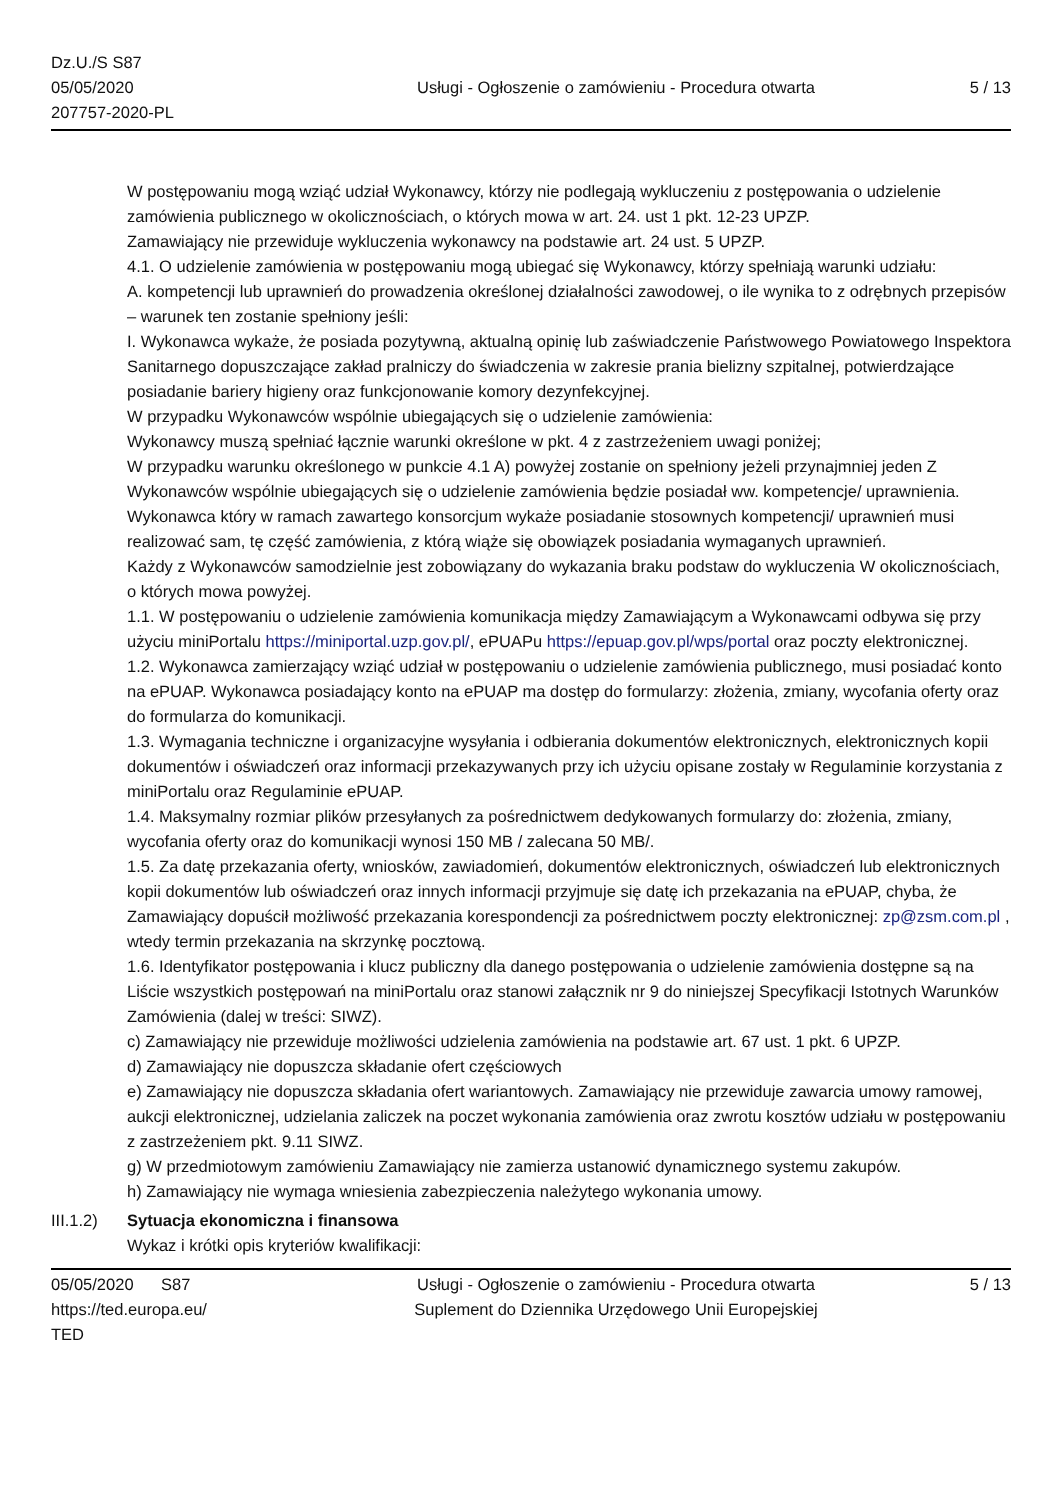Dz.U./S S87
05/05/2020
207757-2020-PL
Usługi - Ogłoszenie o zamówieniu - Procedura otwarta
5 / 13
W postępowaniu mogą wziąć udział Wykonawcy, którzy nie podlegają wykluczeniu z postępowania o udzielenie zamówienia publicznego w okolicznościach, o których mowa w art. 24. ust 1 pkt. 12-23 UPZP.
Zamawiający nie przewiduje wykluczenia wykonawcy na podstawie art. 24 ust. 5 UPZP.
4.1. O udzielenie zamówienia w postępowaniu mogą ubiegać się Wykonawcy, którzy spełniają warunki udziału:
A. kompetencji lub uprawnień do prowadzenia określonej działalności zawodowej, o ile wynika to z odrębnych przepisów – warunek ten zostanie spełniony jeśli:
I. Wykonawca wykaże, że posiada pozytywną, aktualną opinię lub zaświadczenie Państwowego Powiatowego Inspektora Sanitarnego dopuszczające zakład pralniczy do świadczenia w zakresie prania bielizny szpitalnej, potwierdzające posiadanie bariery higieny oraz funkcjonowanie komory dezynfekcyjnej.
W przypadku Wykonawców wspólnie ubiegających się o udzielenie zamówienia:
Wykonawcy muszą spełniać łącznie warunki określone w pkt. 4 z zastrzeżeniem uwagi poniżej;
W przypadku warunku określonego w punkcie 4.1 A) powyżej zostanie on spełniony jeżeli przynajmniej jeden Z Wykonawców wspólnie ubiegających się o udzielenie zamówienia będzie posiadał ww. kompetencje/ uprawnienia. Wykonawca który w ramach zawartego konsorcjum wykaże posiadanie stosownych kompetencji/ uprawnień musi realizować sam, tę część zamówienia, z którą wiąże się obowiązek posiadania wymaganych uprawnień.
Każdy z Wykonawców samodzielnie jest zobowiązany do wykazania braku podstaw do wykluczenia W okolicznościach, o których mowa powyżej.
1.1. W postępowaniu o udzielenie zamówienia komunikacja między Zamawiającym a Wykonawcami odbywa się przy użyciu miniPortalu https://miniportal.uzp.gov.pl/, ePUAPu https://epuap.gov.pl/wps/portal oraz poczty elektronicznej.
1.2. Wykonawca zamierzający wziąć udział w postępowaniu o udzielenie zamówienia publicznego, musi posiadać konto na ePUAP. Wykonawca posiadający konto na ePUAP ma dostęp do formularzy: złożenia, zmiany, wycofania oferty oraz do formularza do komunikacji.
1.3. Wymagania techniczne i organizacyjne wysyłania i odbierania dokumentów elektronicznych, elektronicznych kopii dokumentów i oświadczeń oraz informacji przekazywanych przy ich użyciu opisane zostały w Regulaminie korzystania z miniPortalu oraz Regulaminie ePUAP.
1.4. Maksymalny rozmiar plików przesyłanych za pośrednictwem dedykowanych formularzy do: złożenia, zmiany, wycofania oferty oraz do komunikacji wynosi 150 MB / zalecana 50 MB/.
1.5. Za datę przekazania oferty, wniosków, zawiadomień, dokumentów elektronicznych, oświadczeń lub elektronicznych kopii dokumentów lub oświadczeń oraz innych informacji przyjmuje się datę ich przekazania na ePUAP, chyba, że Zamawiający dopuścił możliwość przekazania korespondencji za pośrednictwem poczty elektronicznej: zp@zsm.com.pl , wtedy termin przekazania na skrzynkę pocztową.
1.6. Identyfikator postępowania i klucz publiczny dla danego postępowania o udzielenie zamówienia dostępne są na Liście wszystkich postępowań na miniPortalu oraz stanowi załącznik nr 9 do niniejszej Specyfikacji Istotnych Warunków Zamówienia (dalej w treści: SIWZ).
c) Zamawiający nie przewiduje możliwości udzielenia zamówienia na podstawie art. 67 ust. 1 pkt. 6 UPZP.
d) Zamawiający nie dopuszcza składanie ofert częściowych
e) Zamawiający nie dopuszcza składania ofert wariantowych. Zamawiający nie przewiduje zawarcia umowy ramowej, aukcji elektronicznej, udzielania zaliczek na poczet wykonania zamówienia oraz zwrotu kosztów udziału w postępowaniu z zastrzeżeniem pkt. 9.11 SIWZ.
g) W przedmiotowym zamówieniu Zamawiający nie zamierza ustanowić dynamicznego systemu zakupów.
h) Zamawiający nie wymaga wniesienia zabezpieczenia należytego wykonania umowy.
III.1.2)
Sytuacja ekonomiczna i finansowa
Wykaz i krótki opis kryteriów kwalifikacji:
05/05/2020 S87
https://ted.europa.eu/
TED
Usługi - Ogłoszenie o zamówieniu - Procedura otwarta
Suplement do Dziennika Urzędowego Unii Europejskiej
5 / 13